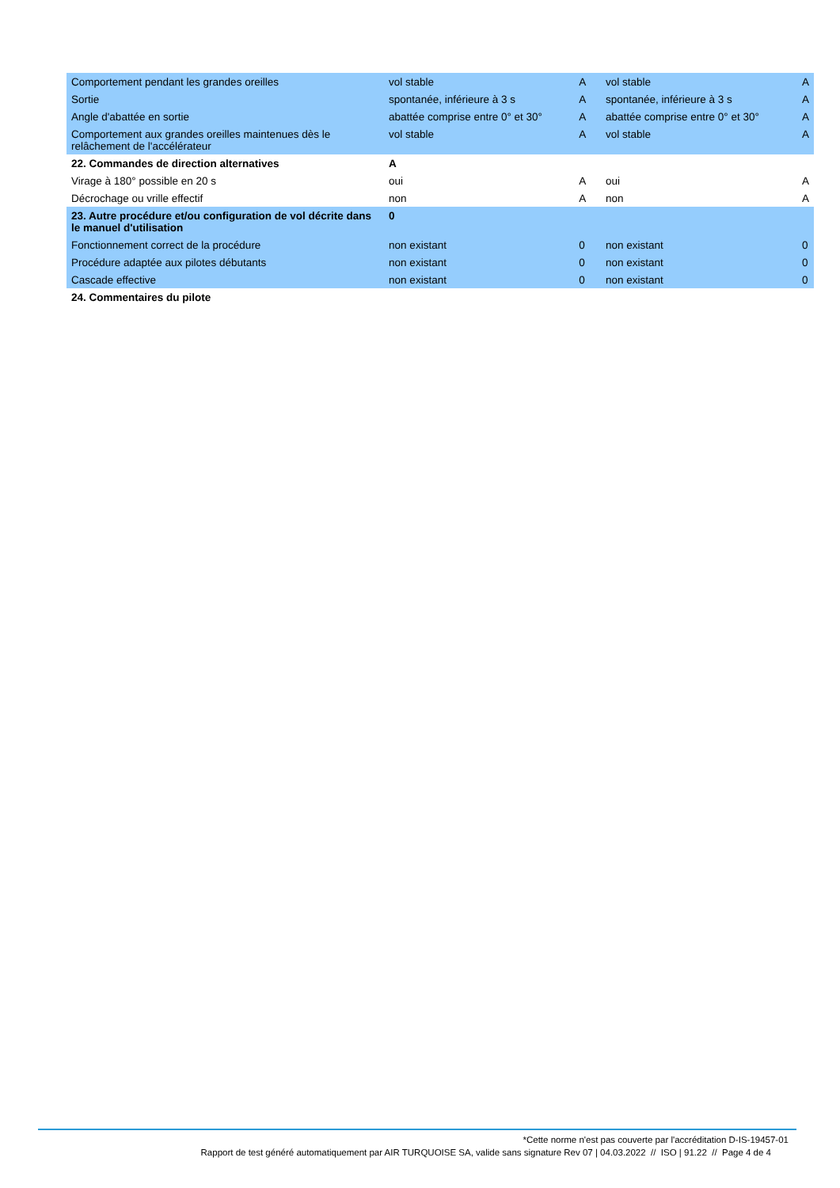| Comportement pendant les grandes oreilles | vol stable | A | vol stable | A |
| Sortie | spontanée, inférieure à 3 s | A | spontanée, inférieure à 3 s | A |
| Angle d'abattée en sortie | abattée comprise entre 0° et 30° | A | abattée comprise entre 0° et 30° | A |
| Comportement aux grandes oreilles maintenues dès le relâchement de l'accélérateur | vol stable | A | vol stable | A |
| 22. Commandes de direction alternatives | A | | | |
| Virage à 180° possible en 20 s | oui | A | oui | A |
| Décrochage ou vrille effectif | non | A | non | A |
| 23. Autre procédure et/ou configuration de vol décrite dans le manuel d'utilisation | 0 | | | |
| Fonctionnement correct de la procédure | non existant | 0 | non existant | 0 |
| Procédure adaptée aux pilotes débutants | non existant | 0 | non existant | 0 |
| Cascade effective | non existant | 0 | non existant | 0 |
| 24. Commentaires du pilote | | | | |
*Cette norme n'est pas couverte par l'accréditation D-IS-19457-01
Rapport de test généré automatiquement par AIR TURQUOISE SA, valide sans signature Rev 07 | 04.03.2022 // ISO | 91.22 // Page 4 de 4